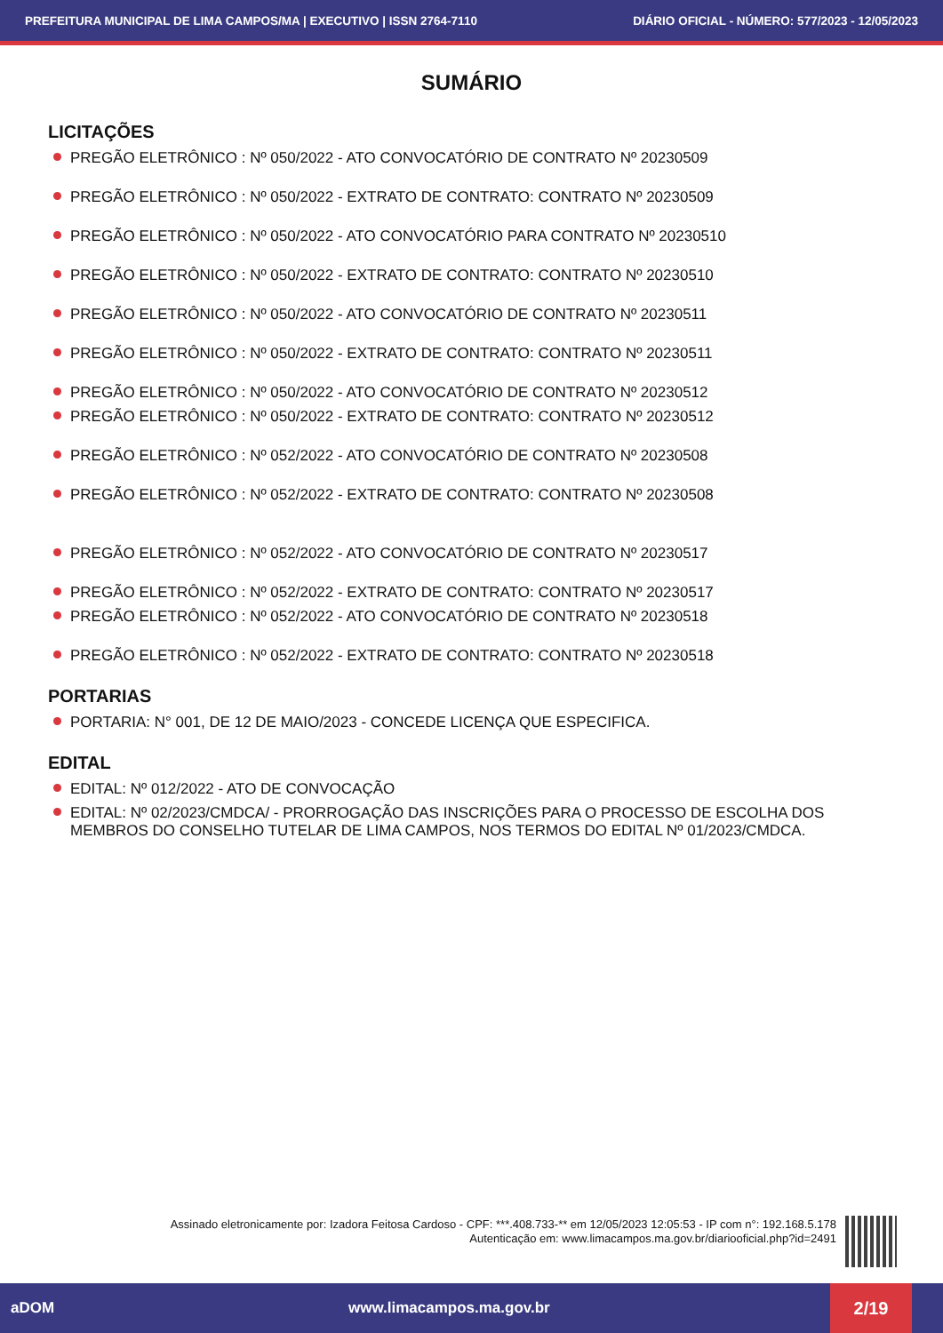PREFEITURA MUNICIPAL DE LIMA CAMPOS/MA | EXECUTIVO | ISSN 2764-7110 DIÁRIO OFICIAL - NÚMERO: 577/2023 - 12/05/2023
SUMÁRIO
LICITAÇÕES
PREGÃO ELETRÔNICO : Nº 050/2022 - ATO CONVOCATÓRIO DE CONTRATO Nº 20230509
PREGÃO ELETRÔNICO : Nº 050/2022 - EXTRATO DE CONTRATO: CONTRATO Nº 20230509
PREGÃO ELETRÔNICO : Nº 050/2022 - ATO CONVOCATÓRIO PARA CONTRATO Nº 20230510
PREGÃO ELETRÔNICO : Nº 050/2022 - EXTRATO DE CONTRATO: CONTRATO Nº 20230510
PREGÃO ELETRÔNICO : Nº 050/2022 - ATO CONVOCATÓRIO DE CONTRATO Nº 20230511
PREGÃO ELETRÔNICO : Nº 050/2022 - EXTRATO DE CONTRATO: CONTRATO Nº 20230511
PREGÃO ELETRÔNICO : Nº 050/2022 - ATO CONVOCATÓRIO DE CONTRATO Nº 20230512
PREGÃO ELETRÔNICO : Nº 050/2022 - EXTRATO DE CONTRATO: CONTRATO Nº 20230512
PREGÃO ELETRÔNICO : Nº 052/2022 - ATO CONVOCATÓRIO DE CONTRATO Nº 20230508
PREGÃO ELETRÔNICO : Nº 052/2022 - EXTRATO DE CONTRATO: CONTRATO Nº 20230508
PREGÃO ELETRÔNICO : Nº 052/2022 - ATO CONVOCATÓRIO DE CONTRATO Nº 20230517
PREGÃO ELETRÔNICO : Nº 052/2022 - EXTRATO DE CONTRATO: CONTRATO Nº 20230517
PREGÃO ELETRÔNICO : Nº 052/2022 - ATO CONVOCATÓRIO DE CONTRATO Nº 20230518
PREGÃO ELETRÔNICO : Nº 052/2022 - EXTRATO DE CONTRATO: CONTRATO Nº 20230518
PORTARIAS
PORTARIA: N° 001, DE 12 DE MAIO/2023 - CONCEDE LICENÇA QUE ESPECIFICA.
EDITAL
EDITAL: Nº 012/2022 - ATO DE CONVOCAÇÃO
EDITAL: Nº 02/2023/CMDCA/ - PRORROGAÇÃO DAS INSCRIÇÕES PARA O PROCESSO DE ESCOLHA DOS MEMBROS DO CONSELHO TUTELAR DE LIMA CAMPOS, NOS TERMOS DO EDITAL Nº 01/2023/CMDCA.
Assinado eletronicamente por: Izadora Feitosa Cardoso - CPF: ***.408.733-** em 12/05/2023 12:05:53 - IP com n°: 192.168.5.178
Autenticação em: www.limacampos.ma.gov.br/diariooficial.php?id=2491
aDOM www.limacampos.ma.gov.br 2/19